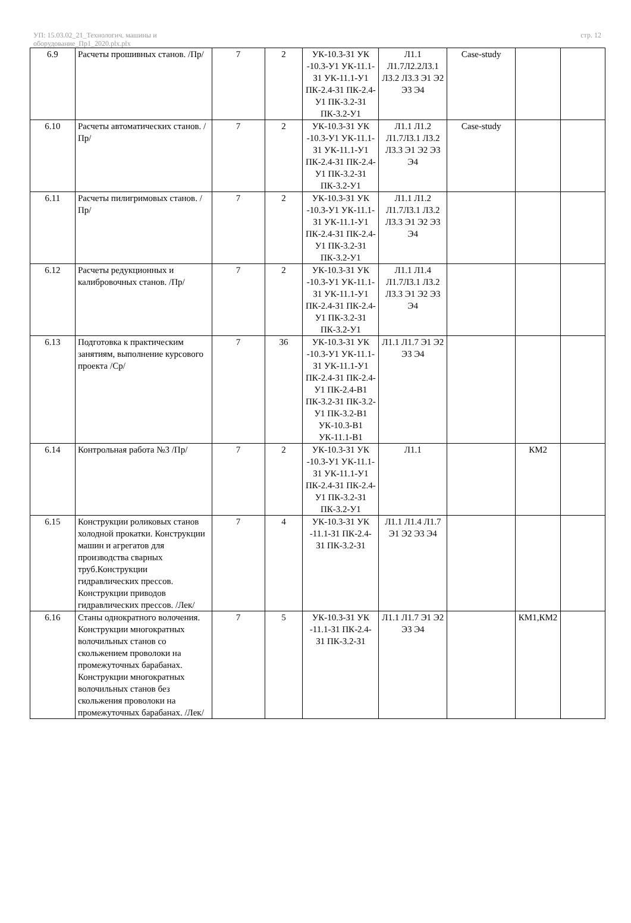УП: 15.03.02_21_Технологич. машины и
оборудование_Пр1_2020.plx.plx
стр. 12
| 6.9 | Расчеты прошивных станов. /Пр/ | 7 | 2 | УК-10.3-З1 УК -10.3-У1 УК-11.1-З1 УК-11.1-У1 ПК-2.4-З1 ПК-2.4-У1 ПК-3.2-З1 ПК-3.2-У1 | Л1.1 Л1.7Л2.2Л3.1 Л3.2 Л3.3 Э1 Э2 Э3 Э4 | Case-study | | |
| 6.10 | Расчеты автоматических станов. /Пр/ | 7 | 2 | УК-10.3-З1 УК -10.3-У1 УК-11.1-З1 УК-11.1-У1 ПК-2.4-З1 ПК-2.4-У1 ПК-3.2-З1 ПК-3.2-У1 | Л1.1 Л1.2 Л1.7Л3.1 Л3.2 Л3.3 Э1 Э2 Э3 Э4 | Case-study | | |
| 6.11 | Расчеты пилигримовых станов. /Пр/ | 7 | 2 | УК-10.3-З1 УК -10.3-У1 УК-11.1-З1 УК-11.1-У1 ПК-2.4-З1 ПК-2.4-У1 ПК-3.2-З1 ПК-3.2-У1 | Л1.1 Л1.2 Л1.7Л3.1 Л3.2 Л3.3 Э1 Э2 Э3 Э4 | | | |
| 6.12 | Расчеты редукционных и калибровочных станов. /Пр/ | 7 | 2 | УК-10.3-З1 УК -10.3-У1 УК-11.1-З1 УК-11.1-У1 ПК-2.4-З1 ПК-2.4-У1 ПК-3.2-З1 ПК-3.2-У1 | Л1.1 Л1.4 Л1.7Л3.1 Л3.2 Л3.3 Э1 Э2 Э3 Э4 | | | |
| 6.13 | Подготовка к практическим занятиям, выполнение курсового проекта /Ср/ | 7 | 36 | УК-10.3-З1 УК -10.3-У1 УК-11.1-З1 УК-11.1-У1 ПК-2.4-З1 ПК-2.4-У1 ПК-2.4-В1 ПК-3.2-З1 ПК-3.2-У1 ПК-3.2-В1 УК-10.3-В1 УК-11.1-В1 | Л1.1 Л1.7 Э1 Э2 Э3 Э4 | | | |
| 6.14 | Контрольная работа №3 /Пр/ | 7 | 2 | УК-10.3-З1 УК -10.3-У1 УК-11.1-З1 УК-11.1-У1 ПК-2.4-З1 ПК-2.4-У1 ПК-3.2-З1 ПК-3.2-У1 | Л1.1 | | КМ2 | |
| 6.15 | Конструкции роликовых станов холодной прокатки. Конструкции машин и агрегатов для производства сварных труб.Конструкции гидравлических прессов. Конструкции приводов гидравлических прессов. /Лек/ | 7 | 4 | УК-10.3-З1 УК -11.1-З1 ПК-2.4-З1 ПК-3.2-З1 | Л1.1 Л1.4 Л1.7 Э1 Э2 Э3 Э4 | | | |
| 6.16 | Станы однократного волочения. Конструкции многократных волочильных станов со скольжением проволоки на промежуточных барабанах. Конструкции многократных волочильных станов без скольжения проволоки на промежуточных барабанах. /Лек/ | 7 | 5 | УК-10.3-З1 УК -11.1-З1 ПК-2.4-З1 ПК-3.2-З1 | Л1.1 Л1.7 Э1 Э2 Э3 Э4 | | КМ1,КМ2 | |